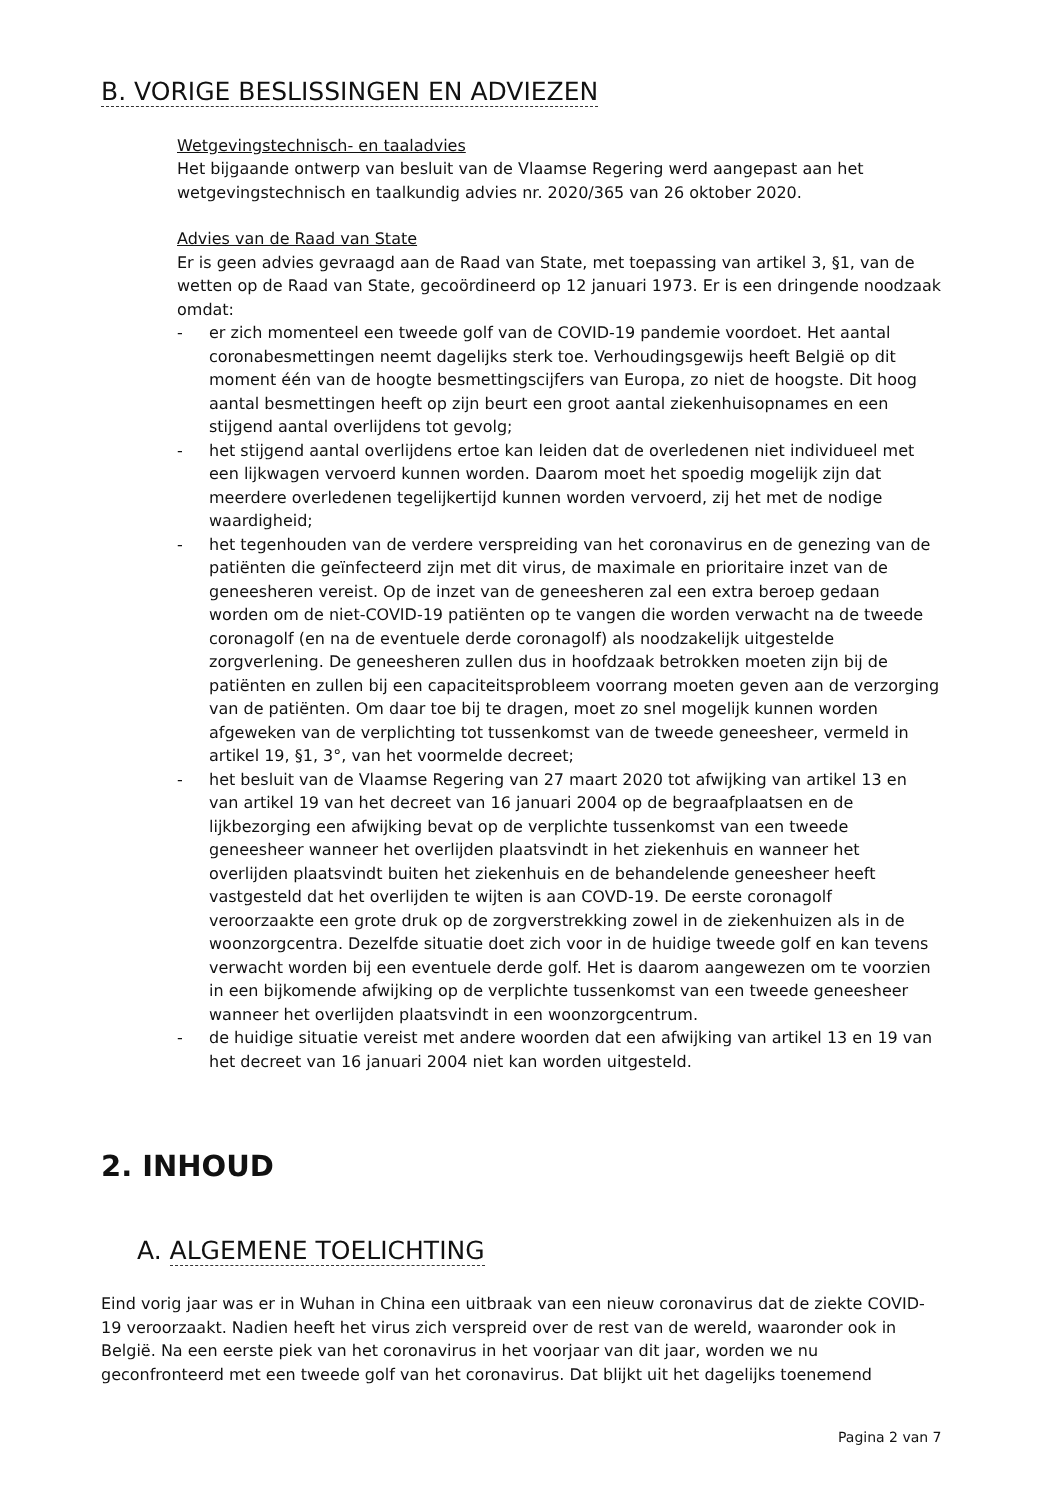B. VORIGE BESLISSINGEN EN ADVIEZEN
Wetgevingstechnisch- en taaladvies
Het bijgaande ontwerp van besluit van de Vlaamse Regering werd aangepast aan het wetgevingstechnisch en taalkundig advies nr. 2020/365 van 26 oktober 2020.
Advies van de Raad van State
Er is geen advies gevraagd aan de Raad van State, met toepassing van artikel 3, §1, van de wetten op de Raad van State, gecoördineerd op 12 januari 1973. Er is een dringende noodzaak omdat:
- er zich momenteel een tweede golf van de COVID-19 pandemie voordoet. Het aantal coronabesmettingen neemt dagelijks sterk toe. Verhoudingsgewijs heeft België op dit moment één van de hoogte besmettingscijfers van Europa, zo niet de hoogste. Dit hoog aantal besmettingen heeft op zijn beurt een groot aantal ziekenhuisopnames en een stijgend aantal overlijdens tot gevolg;
- het stijgend aantal overlijdens ertoe kan leiden dat de overledenen niet individueel met een lijkwagen vervoerd kunnen worden. Daarom moet het spoedig mogelijk zijn dat meerdere overledenen tegelijkertijd kunnen worden vervoerd, zij het met de nodige waardigheid;
- het tegenhouden van de verdere verspreiding van het coronavirus en de genezing van de patiënten die geïnfecteerd zijn met dit virus, de maximale en prioritaire inzet van de geneesheren vereist. Op de inzet van de geneesheren zal een extra beroep gedaan worden om de niet-COVID-19 patiënten op te vangen die worden verwacht na de tweede coronagolf (en na de eventuele derde coronagolf) als noodzakelijk uitgestelde zorgverlening. De geneesheren zullen dus in hoofdzaak betrokken moeten zijn bij de patiënten en zullen bij een capaciteitsprobleem voorrang moeten geven aan de verzorging van de patiënten. Om daar toe bij te dragen, moet zo snel mogelijk kunnen worden afgeweken van de verplichting tot tussenkomst van de tweede geneesheer, vermeld in artikel 19, §1, 3°, van het voormelde decreet;
- het besluit van de Vlaamse Regering van 27 maart 2020 tot afwijking van artikel 13 en van artikel 19 van het decreet van 16 januari 2004 op de begraafplaatsen en de lijkbezorging een afwijking bevat op de verplichte tussenkomst van een tweede geneesheer wanneer het overlijden plaatsvindt in het ziekenhuis en wanneer het overlijden plaatsvindt buiten het ziekenhuis en de behandelende geneesheer heeft vastgesteld dat het overlijden te wijten is aan COVD-19. De eerste coronagolf veroorzaakte een grote druk op de zorgverstrekking zowel in de ziekenhuizen als in de woonzorgcentra. Dezelfde situatie doet zich voor in de huidige tweede golf en kan tevens verwacht worden bij een eventuele derde golf. Het is daarom aangewezen om te voorzien in een bijkomende afwijking op de verplichte tussenkomst van een tweede geneesheer wanneer het overlijden plaatsvindt in een woonzorgcentrum.
- de huidige situatie vereist met andere woorden dat een afwijking van artikel 13 en 19 van het decreet van 16 januari 2004 niet kan worden uitgesteld.
2. INHOUD
A. ALGEMENE TOELICHTING
Eind vorig jaar was er in Wuhan in China een uitbraak van een nieuw coronavirus dat de ziekte COVID-19 veroorzaakt. Nadien heeft het virus zich verspreid over de rest van de wereld, waaronder ook in België. Na een eerste piek van het coronavirus in het voorjaar van dit jaar, worden we nu geconfronteerd met een tweede golf van het coronavirus. Dat blijkt uit het dagelijks toenemend
Pagina 2 van 7